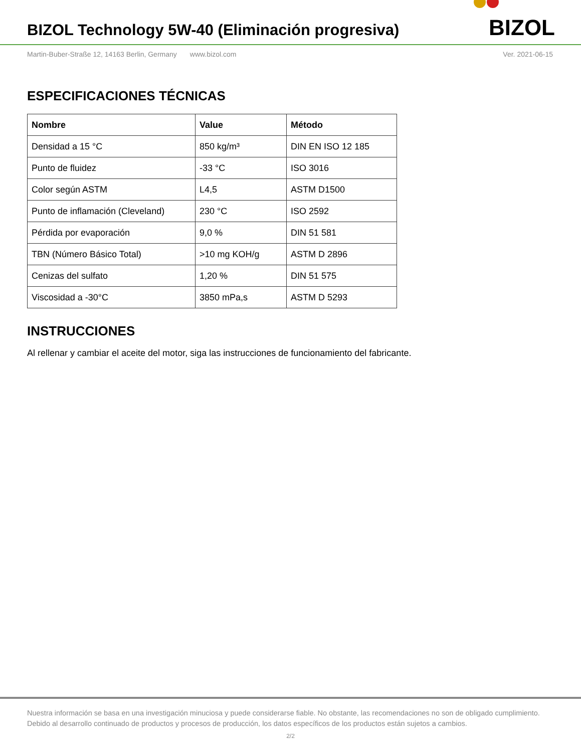BIZOL Technology 5W-40 (Eliminación progresiva)
BIZOL
Martin-Buber-Straße 12, 14163 Berlin, Germany www.bizol.com Ver. 2021-06-15
ESPECIFICACIONES TÉCNICAS
| Nombre | Value | Método |
| --- | --- | --- |
| Densidad a 15 °C | 850 kg/m³ | DIN EN ISO 12 185 |
| Punto de fluidez | -33 °C | ISO 3016 |
| Color según ASTM | L4,5 | ASTM D1500 |
| Punto de inflamación (Cleveland) | 230 °C | ISO 2592 |
| Pérdida por evaporación | 9,0 % | DIN 51 581 |
| TBN (Número Básico Total) | >10 mg KOH/g | ASTM D 2896 |
| Cenizas del sulfato | 1,20 % | DIN 51 575 |
| Viscosidad a -30°C | 3850 mPa,s | ASTM D 5293 |
INSTRUCCIONES
Al rellenar y cambiar el aceite del motor, siga las instrucciones de funcionamiento del fabricante.
Nuestra información se basa en una investigación minuciosa y puede considerarse fiable. No obstante, las recomendaciones no son de obligado cumplimiento.
Debido al desarrollo continuado de productos y procesos de producción, los datos específicos de los productos están sujetos a cambios.
2/2